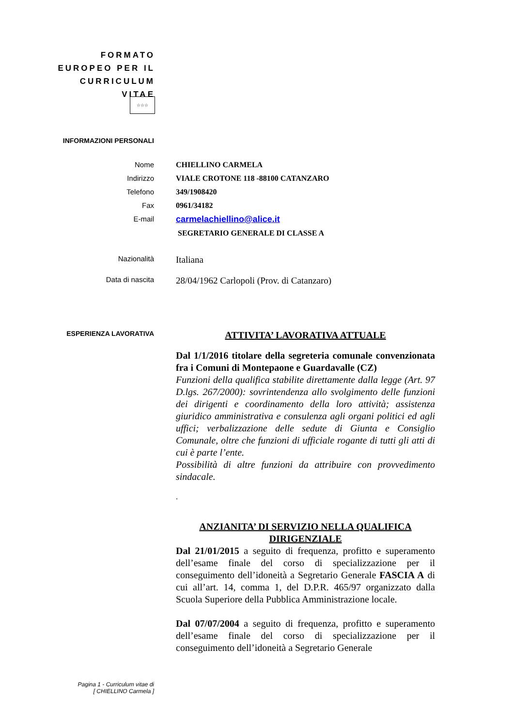FORMATO EUROPEO PER IL CURRICULUM VITAE
☆☆☆
INFORMAZIONI PERSONALI
Nome
Indirizzo
Telefono
Fax
E-mail
CHIELLINO CARMELA
VIALE CROTONE 118 -88100 CATANZARO
349/1908420
0961/34182
carmelachiellino@alice.it
SEGRETARIO GENERALE DI CLASSE A
Nazionalità
Italiana
Data di nascita
28/04/1962 Carlopoli (Prov. di Catanzaro)
ESPERIENZA LAVORATIVA
ATTIVITA’ LAVORATIVA ATTUALE
Dal 1/1/2016 titolare della segreteria comunale convenzionata fra i Comuni di Montepaone e Guardavalle (CZ)
Funzioni della qualifica stabilite direttamente dalla legge (Art. 97 D.lgs. 267/2000): sovrintendenza allo svolgimento delle funzioni dei dirigenti e coordinamento della loro attività; assistenza giuridico amministrativa e consulenza agli organi politici ed agli uffici; verbalizzazione delle sedute di Giunta e Consiglio Comunale, oltre che funzioni di ufficiale rogante di tutti gli atti di cui è parte l’ente.
Possibilità di altre funzioni da attribuire con provvedimento sindacale.
.
ANZIANITA’ DI SERVIZIO NELLA QUALIFICA DIRIGENZIALE
Dal 21/01/2015 a seguito di frequenza, profitto e superamento dell’esame finale del corso di specializzazione per il conseguimento dell’idoneità a Segretario Generale FASCIA A di cui all’art. 14, comma 1, del D.P.R. 465/97 organizzato dalla Scuola Superiore della Pubblica Amministrazione locale.
Dal 07/07/2004 a seguito di frequenza, profitto e superamento dell’esame finale del corso di specializzazione per il conseguimento dell’idoneità a Segretario Generale
Pagina 1 - Curriculum vitae di
[ CHIELLINO Carmela ]